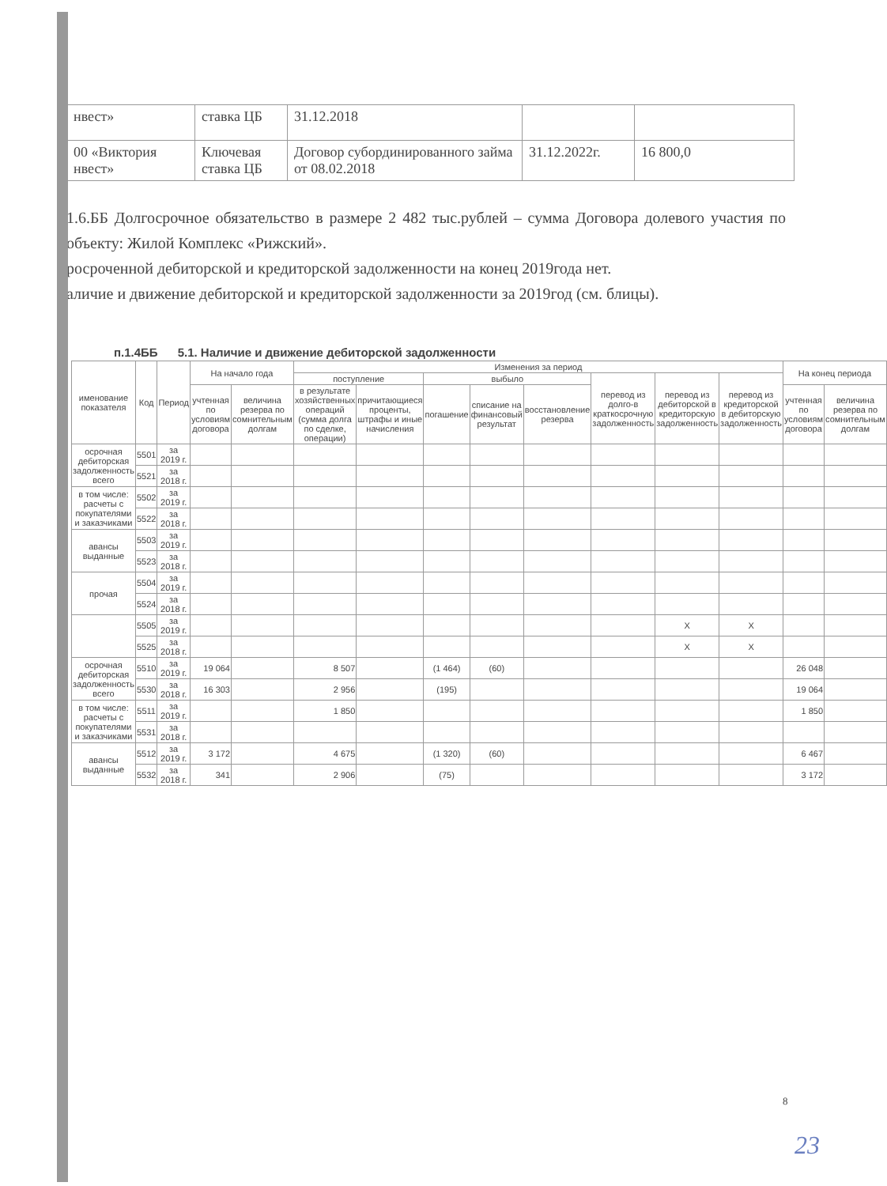| нвест» | ставка ЦБ | 31.12.2018 | | |
| 00 «Виктория нвест» | Ключевая ставка ЦБ | Договор субординированного займа от 08.02.2018 | 31.12.2022г. | 16 800,0 |
1.6.ББ Долгосрочное обязательство в размере 2 482 тыс.рублей – сумма Договора долевого участия по объекту: Жилой Комплекс «Рижский».
росроченной дебиторской и кредиторской задолженности на конец 2019года нет.
аличие и движение дебиторской и кредиторской задолженности за 2019год (см. блицы).
п.1.4ББ 5.1. Наличие и движение дебиторской задолженности
| именование показателя | Код | Период | На начало года | | Изменения за период | | | | | | | | На конец периода | |
| --- | --- | --- | --- | --- | --- | --- | --- | --- | --- | --- | --- | --- | --- | --- |
| | | | | | поступление | | выбыло | | | перевод из долго-в краткосрочную задолженность | перевод из дебиторской в кредиторскую задолженность | перевод из кредиторской в дебиторскую задолженность | | |
| | | | учтенная по условиям договора | величина резерва по сомнительным долгам | в результате хозяйственных операций (сумма долга по сделке, операции) | причитающиеся проценты, штрафы и иные начисления | погашение | списание на финансовый результат | восстановление резерва | | | | учтенная по условиям договора | величина резерва по сомнительным долгам |
| осрочная дебиторская задолженность всего | 5501 | за 2019 г. | | | | | | | | | | | | |
| | 5521 | за 2018 г. | | | | | | | | | | | | |
| в том числе: расчеты с покупателями и заказчиками | 5502 | за 2019 г. | | | | | | | | | | | | |
| | 5522 | за 2018 г. | | | | | | | | | | | | |
| авансы выданные | 5503 | за 2019 г. | | | | | | | | | | | | |
| | 5523 | за 2018 г. | | | | | | | | | | | | |
| прочая | 5504 | за 2019 г. | | | | | | | | | | | | |
| | 5524 | за 2018 г. | | | | | | | | | | | | |
| | 5505 | за 2019 г. | | | | | | | | | X | X | | |
| | 5525 | за 2018 г. | | | | | | | | | X | X | | |
| осрочная дебиторская задолженность всего | 5510 | за 2019 г. | 19 064 | | 8 507 | | (1 464) | (60) | | | | | 26 048 | |
| | 5530 | за 2018 г. | 16 303 | | 2 956 | | (195) | | | | | | 19 064 | |
| в том числе: расчеты с покупателями и заказчиками | 5511 | за 2019 г. | | | 1 850 | | | | | | | | 1 850 | |
| | 5531 | за 2018 г. | | | | | | | | | | | | |
| авансы выданные | 5512 | за 2019 г. | 3 172 | | 4 675 | | (1 320) | (60) | | | | | 6 467 | |
| | 5532 | за 2018 г. | 341 | | 2 906 | | (75) | | | | | | 3 172 | |
8
23